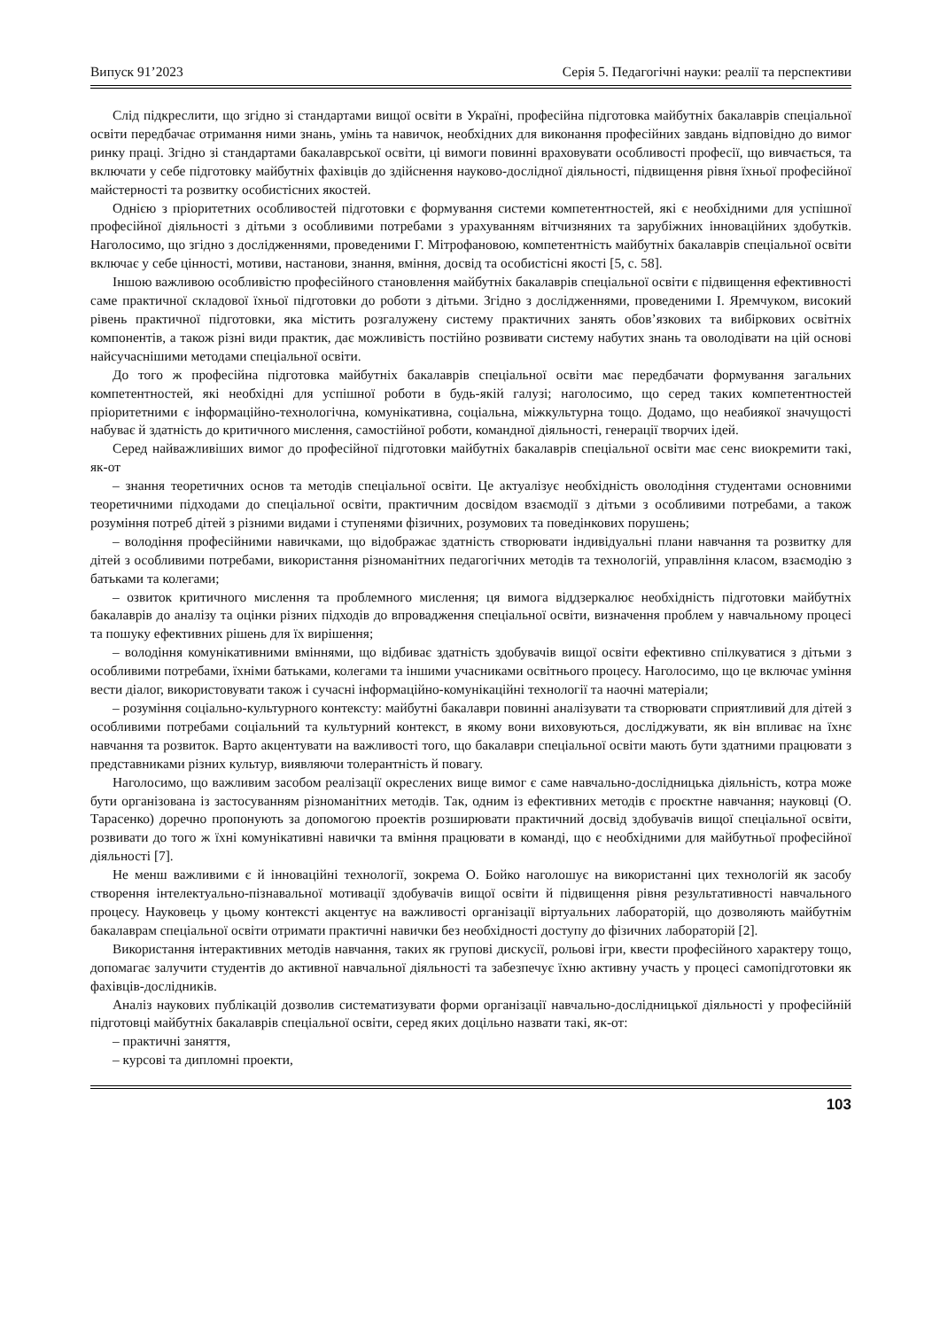Випуск 91’2023 Серія 5. Педагогічні науки: реалії та перспективи
Слід підкреслити, що згідно зі стандартами вищої освіти в Україні, професійна підготовка майбутніх бакалаврів спеціальної освіти передбачає отримання ними знань, умінь та навичок, необхідних для виконання професійних завдань відповідно до вимог ринку праці. Згідно зі стандартами бакалаврської освіти, ці вимоги повинні враховувати особливості професії, що вивчається, та включати у себе підготовку майбутніх фахівців до здійснення науково-дослідної діяльності, підвищення рівня їхньої професійної майстерності та розвитку особистісних якостей.
Однією з пріоритетних особливостей підготовки є формування системи компетентностей, які є необхідними для успішної професійної діяльності з дітьми з особливими потребами з урахуванням вітчизняних та зарубіжних інноваційних здобутків. Наголосимо, що згідно з дослідженнями, проведеними Г. Мітрофановою, компетентність майбутніх бакалаврів спеціальної освіти включає у себе цінності, мотиви, настанови, знання, вміння, досвід та особистісні якості [5, с. 58].
Іншою важливою особливістю професійного становлення майбутніх бакалаврів спеціальної освіти є підвищення ефективності саме практичної складової їхньої підготовки до роботи з дітьми. Згідно з дослідженнями, проведеними І. Яремчуком, високий рівень практичної підготовки, яка містить розгалужену систему практичних занять обов’язкових та вибіркових освітніх компонентів, а також різні види практик, дає можливість постійно розвивати систему набутих знань та оволодівати на цій основі найсучаснішими методами спеціальної освіти.
До того ж професійна підготовка майбутніх бакалаврів спеціальної освіти має передбачати формування загальних компетентностей, які необхідні для успішної роботи в будь-якій галузі; наголосимо, що серед таких компетентностей пріоритетними є інформаційно-технологічна, комунікативна, соціальна, міжкультурна тощо. Додамо, що неабиякої значущості набуває й здатність до критичного мислення, самостійної роботи, командної діяльності, генерації творчих ідей.
Серед найважливіших вимог до професійної підготовки майбутніх бакалаврів спеціальної освіти має сенс виокремити такі, як-от
– знання теоретичних основ та методів спеціальної освіти. Це актуалізує необхідність оволодіння студентами основними теоретичними підходами до спеціальної освіти, практичним досвідом взаємодії з дітьми з особливими потребами, а також розуміння потреб дітей з різними видами і ступенями фізичних, розумових та поведінкових порушень;
– володіння професійними навичками, що відображає здатність створювати індивідуальні плани навчання та розвитку для дітей з особливими потребами, використання різноманітних педагогічних методів та технологій, управління класом, взаємодію з батьками та колегами;
– озвиток критичного мислення та проблемного мислення; ця вимога віддзеркалює необхідність підготовки майбутніх бакалаврів до аналізу та оцінки різних підходів до впровадження спеціальної освіти, визначення проблем у навчальному процесі та пошуку ефективних рішень для їх вирішення;
– володіння комунікативними вміннями, що відбиває здатність здобувачів вищої освіти ефективно спілкуватися з дітьми з особливими потребами, їхніми батьками, колегами та іншими учасниками освітнього процесу. Наголосимо, що це включає уміння вести діалог, використовувати також і сучасні інформаційно-комунікаційні технології та наочні матеріали;
– розуміння соціально-культурного контексту: майбутні бакалаври повинні аналізувати та створювати сприятливий для дітей з особливими потребами соціальний та культурний контекст, в якому вони виховуються, досліджувати, як він впливає на їхнє навчання та розвиток. Варто акцентувати на важливості того, що бакалаври спеціальної освіти мають бути здатними працювати з представниками різних культур, виявляючи толерантність й повагу.
Наголосимо, що важливим засобом реалізації окреслених вище вимог є саме навчально-дослідницька діяльність, котра може бути організована із застосуванням різноманітних методів. Так, одним із ефективних методів є проєктне навчання; науковці (О. Тарасенко) доречно пропонують за допомогою проектів розширювати практичний досвід здобувачів вищої спеціальної освіти, розвивати до того ж їхні комунікативні навички та вміння працювати в команді, що є необхідними для майбутньої професійної діяльності [7].
Не менш важливими є й інноваційні технології, зокрема О. Бойко наголошує на використанні цих технологій як засобу створення інтелектуально-пізнавальної мотивації здобувачів вищої освіти й підвищення рівня результативності навчального процесу. Науковець у цьому контексті акцентує на важливості організації віртуальних лабораторій, що дозволяють майбутнім бакалаврам спеціальної освіти отримати практичні навички без необхідності доступу до фізичних лабораторій [2].
Використання інтерактивних методів навчання, таких як групові дискусії, рольові ігри, квести професійного характеру тощо, допомагає залучити студентів до активної навчальної діяльності та забезпечує їхню активну участь у процесі самопідготовки як фахівців-дослідників.
Аналіз наукових публікацій дозволив систематизувати форми організації навчально-дослідницької діяльності у професійній підготовці майбутніх бакалаврів спеціальної освіти, серед яких доцільно назвати такі, як-от:
– практичні заняття,
– курсові та дипломні проекти,
103